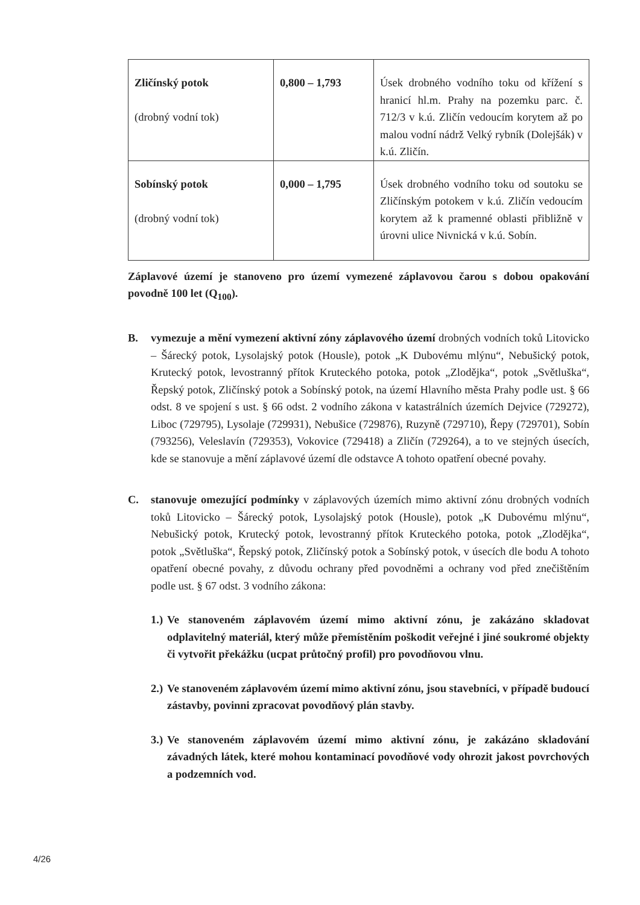| Zličínský potok (drobný vodní tok) | 0,800 – 1,793 | Úsek drobného vodního toku od křížení s hranicí hl.m. Prahy na pozemku parc. č. 712/3 v k.ú. Zličín vedoucím korytem až po malou vodní nádrž Velký rybník (Dolejšák) v k.ú. Zličín. |
| Sobínský potok (drobný vodní tok) | 0,000 – 1,795 | Úsek drobného vodního toku od soutoku se Zličínským potokem v k.ú. Zličín vedoucím korytem až k pramenné oblasti přibližně v úrovni ulice Nivnická v k.ú. Sobín. |
Záplavové území je stanoveno pro území vymezené záplavovou čarou s dobou opakování povodně 100 let (Q<sub>100</sub>).
B. vymezuje a mění vymezení aktivní zóny záplavového území drobných vodních toků Litovicko – Šárecký potok, Lysolajský potok (Housle), potok „K Dubovému mlýnu“, Nebušický potok, Krutecký potok, levostranný přítok Kruteckého potoka, potok „Zlodějka“, potok „Světluška“, Řepský potok, Zličínský potok a Sobínský potok, na území Hlavního města Prahy podle ust. § 66 odst. 8 ve spojení s ust. § 66 odst. 2 vodního zákona v katastrálních územích Dejvice (729272), Liboc (729795), Lysolaje (729931), Nebušice (729876), Ruzyně (729710), Řepy (729701), Sobín (793256), Veleslavín (729353), Vokovice (729418) a Zličín (729264), a to ve stejných úsecích, kde se stanovuje a mění záplavové území dle odstavce A tohoto opatření obecné povahy.
C. stanovuje omezující podmínky v záplavových územích mimo aktivní zónu drobných vodních toků Litovicko – Šárecký potok, Lysolajský potok (Housle), potok „K Dubovému mlýnu“, Nebušický potok, Krutecký potok, levostranný přítok Kruteckého potoka, potok „Zlodějka“, potok „Světluška“, Řepský potok, Zličínský potok a Sobínský potok, v úsecích dle bodu A tohoto opatření obecné povahy, z důvodu ochrany před povodněmi a ochrany vod před znečištěním podle ust. § 67 odst. 3 vodního zákona:
1.)
Ve stanoveném záplavovém území mimo aktivní zónu, je zakázáno skladovat odplavitelný materiál, který může přemístěním poškodit veřejné i jiné soukromé objekty či vytvořit překážku (ucpat průtočný profil) pro povodňovou vlnu.
2.)
Ve stanoveném záplavovém území mimo aktivní zónu, jsou stavebníci, v případě budoucí zástavby, povinni zpracovat povodňový plán stavby.
3.)
Ve stanoveném záplavovém území mimo aktivní zónu, je zakázáno skladování závadných látek, které mohou kontaminací povodňové vody ohrozit jakost povrchových a podzemních vod.
4/26